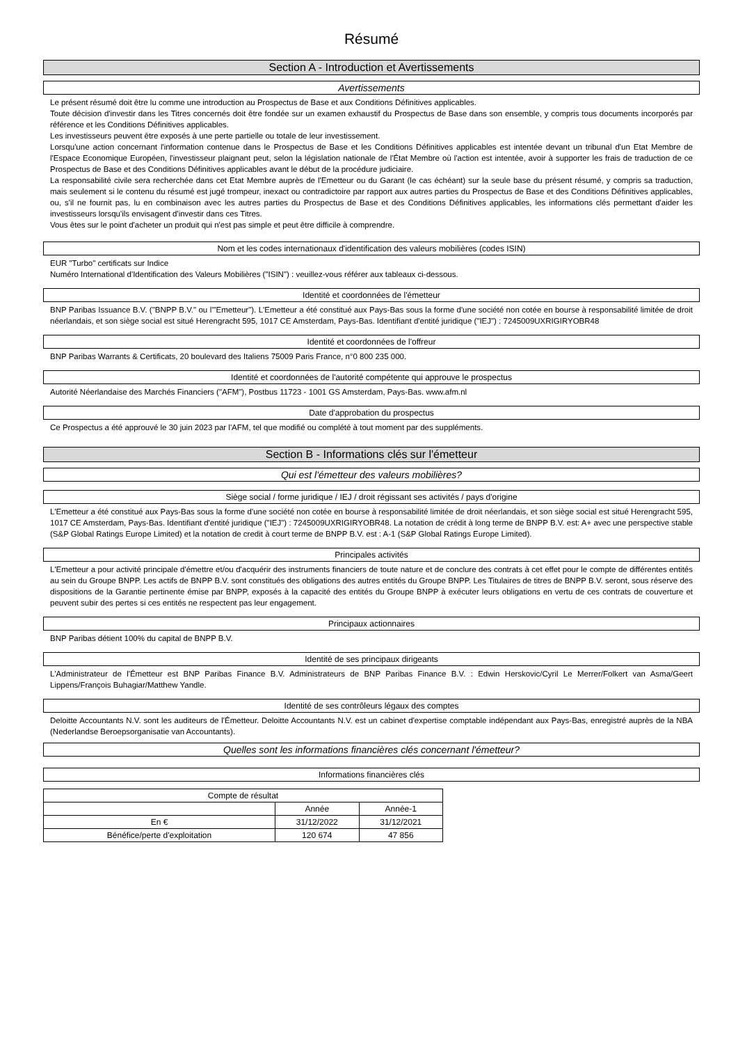Résumé
Section A - Introduction et Avertissements
Avertissements
Le présent résumé doit être lu comme une introduction au Prospectus de Base et aux Conditions Définitives applicables.
Toute décision d'investir dans les Titres concernés doit être fondée sur un examen exhaustif du Prospectus de Base dans son ensemble, y compris tous documents incorporés par référence et les Conditions Définitives applicables.
Les investisseurs peuvent être exposés à une perte partielle ou totale de leur investissement.
Lorsqu'une action concernant l'information contenue dans le Prospectus de Base et les Conditions Définitives applicables est intentée devant un tribunal d'un Etat Membre de l'Espace Economique Européen, l'investisseur plaignant peut, selon la législation nationale de l'État Membre où l'action est intentée, avoir à supporter les frais de traduction de ce Prospectus de Base et des Conditions Définitives applicables avant le début de la procédure judiciaire.
La responsabilité civile sera recherchée dans cet Etat Membre auprès de l'Emetteur ou du Garant (le cas échéant) sur la seule base du présent résumé, y compris sa traduction, mais seulement si le contenu du résumé est jugé trompeur, inexact ou contradictoire par rapport aux autres parties du Prospectus de Base et des Conditions Définitives applicables, ou, s'il ne fournit pas, lu en combinaison avec les autres parties du Prospectus de Base et des Conditions Définitives applicables, les informations clés permettant d'aider les investisseurs lorsqu'ils envisagent d'investir dans ces Titres.
Vous êtes sur le point d'acheter un produit qui n'est pas simple et peut être difficile à comprendre.
Nom et les codes internationaux d'identification des valeurs mobilières (codes ISIN)
EUR "Turbo" certificats sur Indice
Numéro International d'Identification des Valeurs Mobilières ("ISIN") : veuillez-vous référer aux tableaux ci-dessous.
Identité et coordonnées de l'émetteur
BNP Paribas Issuance B.V. ("BNPP B.V." ou l'"Emetteur"). L'Emetteur a été constitué aux Pays-Bas sous la forme d'une société non cotée en bourse à responsabilité limitée de droit néerlandais, et son siège social est situé Herengracht 595, 1017 CE Amsterdam, Pays-Bas. Identifiant d'entité juridique ("IEJ") : 7245009UXRIGIRYOBR48
Identité et coordonnées de l'offreur
BNP Paribas Warrants & Certificats, 20 boulevard des Italiens 75009 Paris France, n°0 800 235 000.
Identité et coordonnées de l'autorité compétente qui approuve le prospectus
Autorité Néerlandaise des Marchés Financiers ("AFM"), Postbus 11723 - 1001 GS Amsterdam, Pays-Bas. www.afm.nl
Date d'approbation du prospectus
Ce Prospectus a été approuvé le 30 juin 2023 par l'AFM, tel que modifié ou complété à tout moment par des suppléments.
Section B - Informations clés sur l'émetteur
Qui est l'émetteur des valeurs mobilières?
Siège social / forme juridique / IEJ / droit régissant ses activités / pays d'origine
L'Emetteur a été constitué aux Pays-Bas sous la forme d'une société non cotée en bourse à responsabilité limitée de droit néerlandais, et son siège social est situé Herengracht 595, 1017 CE Amsterdam, Pays-Bas. Identifiant d'entité juridique ("IEJ") : 7245009UXRIGIRYOBR48. La notation de crédit à long terme de BNPP B.V. est: A+ avec une perspective stable (S&P Global Ratings Europe Limited) et la notation de credit à court terme de BNPP B.V. est : A-1 (S&P Global Ratings Europe Limited).
Principales activités
L'Emetteur a pour activité principale d'émettre et/ou d'acquérir des instruments financiers de toute nature et de conclure des contrats à cet effet pour le compte de différentes entités au sein du Groupe BNPP. Les actifs de BNPP B.V. sont constitués des obligations des autres entités du Groupe BNPP. Les Titulaires de titres de BNPP B.V. seront, sous réserve des dispositions de la Garantie pertinente émise par BNPP, exposés à la capacité des entités du Groupe BNPP à exécuter leurs obligations en vertu de ces contrats de couverture et peuvent subir des pertes si ces entités ne respectent pas leur engagement.
Principaux actionnaires
BNP Paribas détient 100% du capital de BNPP B.V.
Identité de ses principaux dirigeants
L'Administrateur de l'Émetteur est BNP Paribas Finance B.V. Administrateurs de BNP Paribas Finance B.V. : Edwin Herskovic/Cyril Le Merrer/Folkert van Asma/Geert Lippens/François Buhagiar/Matthew Yandle.
Identité de ses contrôleurs légaux des comptes
Deloitte Accountants N.V. sont les auditeurs de l'Émetteur. Deloitte Accountants N.V. est un cabinet d'expertise comptable indépendant aux Pays-Bas, enregistré auprès de la NBA (Nederlandse Beroepsorganisatie van Accountants).
Quelles sont les informations financières clés concernant l'émetteur?
Informations financières clés
| Compte de résultat | | |
| --- | --- | --- |
| | Année | Année-1 |
| En € | 31/12/2022 | 31/12/2021 |
| Bénéfice/perte d'exploitation | 120 674 | 47 856 |